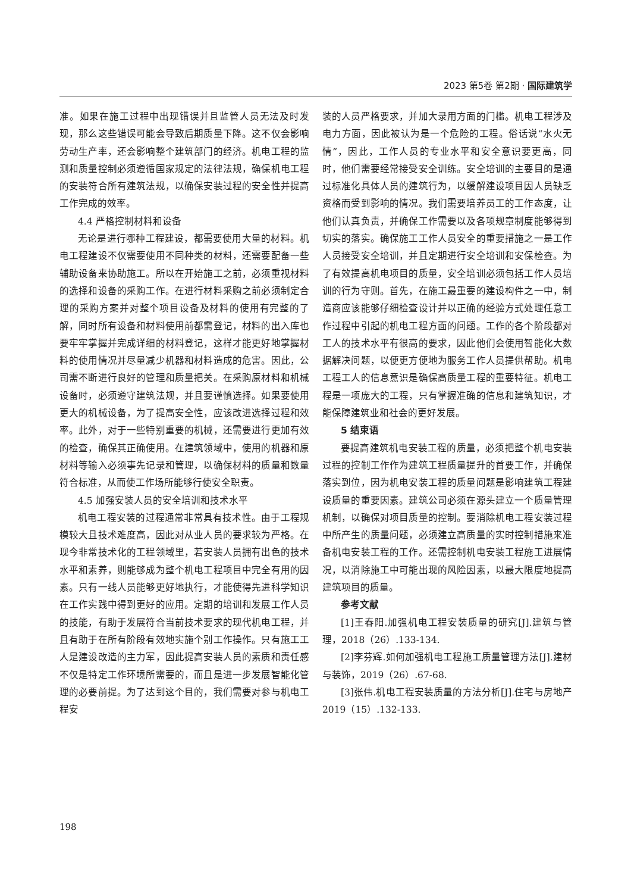2023 第5卷 第2期 · 国际建筑学
准。如果在施工过程中出现错误并且监管人员无法及时发现，那么这些错误可能会导致后期质量下降。这不仅会影响劳动生产率，还会影响整个建筑部门的经济。机电工程的监测和质量控制必须遵循国家规定的法律法规，确保机电工程的安装符合所有建筑法规，以确保安装过程的安全性并提高工作完成的效率。
4.4 严格控制材料和设备
无论是进行哪种工程建设，都需要使用大量的材料。机电工程建设不仅需要使用不同种类的材料，还需要配备一些辅助设备来协助施工。所以在开始施工之前，必须重视材料的选择和设备的采购工作。在进行材料采购之前必须制定合理的采购方案并对整个项目设备及材料的使用有完整的了解，同时所有设备和材料使用前都需登记，材料的出入库也要牢牢掌握并完成详细的材料登记，这样才能更好地掌握材料的使用情况并尽量减少机器和材料造成的危害。因此，公司需不断进行良好的管理和质量把关。在采购原材料和机械设备时，必须遵守建筑法规，并且要谨慎选择。如果要使用更大的机械设备，为了提高安全性，应该改进选择过程和效率。此外，对于一些特别重要的机械，还需要进行更加有效的检查，确保其正确使用。在建筑领域中，使用的机器和原材料等输入必须事先记录和管理，以确保材料的质量和数量符合标准，从而使工作场所能够行使安全职责。
4.5 加强安装人员的安全培训和技术水平
机电工程安装的过程通常非常具有技术性。由于工程规模较大且技术难度高，因此对从业人员的要求较为严格。在现今非常技术化的工程领域里，若安装人员拥有出色的技术水平和素养，则能够成为整个机电工程项目中完全有用的因素。只有一线人员能够更好地执行，才能使得先进科学知识在工作实践中得到更好的应用。定期的培训和发展工作人员的技能，有助于发展符合当前技术要求的现代机电工程，并且有助于在所有阶段有效地实施个别工作操作。只有施工工人是建设改造的主力军，因此提高安装人员的素质和责任感不仅是特定工作环境所需要的，而且是进一步发展智能化管理的必要前提。为了达到这个目的，我们需要对参与机电工程安
装的人员严格要求，并加大录用方面的门槛。机电工程涉及电力方面，因此被认为是一个危险的工程。俗话说“水火无情”，因此，工作人员的专业水平和安全意识要更高，同时，他们需要经常接受安全训练。安全培训的主要目的是通过标准化具体人员的建筑行为，以缓解建设项目因人员缺乏资格而受到影响的情况。我们需要培养员工的工作态度，让他们认真负责，并确保工作需要以及各项规章制度能够得到切实的落实。确保施工工作人员安全的重要措施之一是工作人员接受安全培训，并且定期进行安全培训和安保检查。为了有效提高机电项目的质量，安全培训必须包括工作人员培训的行为守则。首先，在施工最重要的建设构件之一中，制造商应该能够仔细检查设计并以正确的经验方式处理任意工作过程中引起的机电工程方面的问题。工作的各个阶段都对工人的技术水平有很高的要求，因此他们会使用智能化大数据解决问题，以便更方便地为服务工作人员提供帮助。机电工程工人的信息意识是确保高质量工程的重要特征。机电工程是一项庞大的工程，只有掌握准确的信息和建筑知识，才能保障建筑业和社会的更好发展。
5 结束语
要提高建筑机电安装工程的质量，必须把整个机电安装过程的控制工作作为建筑工程质量提升的首要工作，并确保落实到位，因为机电安装工程的质量问题是影响建筑工程建设质量的重要因素。建筑公司必须在源头建立一个质量管理机制，以确保对项目质量的控制。要消除机电工程安装过程中所产生的质量问题，必须建立高质量的实时控制措施来准备机电安装工程的工作。还需控制机电安装工程施工进展情况，以消除施工中可能出现的风险因素，以最大限度地提高建筑项目的质量。
参考文献
[1]王春阳.加强机电工程安装质量的研究[J].建筑与管理，2018（26）.133-134.
[2]李芬辉.如何加强机电工程施工质量管理方法[J].建材与装饰，2019（26）.67-68.
[3]张伟.机电工程安装质量的方法分析[J].住宅与房地产2019（15）.132-133.
198